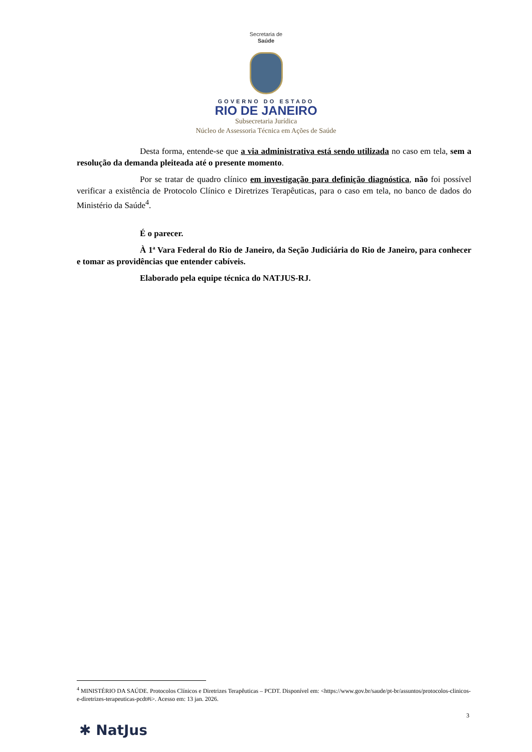Secretaria de
Saúde
GOVERNO DO ESTADO
RIO DE JANEIRO
Subsecretaria Jurídica
Núcleo de Assessoria Técnica em Ações de Saúde
Desta forma, entende-se que a via administrativa está sendo utilizada no caso em tela, sem a resolução da demanda pleiteada até o presente momento.
Por se tratar de quadro clínico em investigação para definição diagnóstica, não foi possível verificar a existência de Protocolo Clínico e Diretrizes Terapêuticas, para o caso em tela, no banco de dados do Ministério da Saúde<sup>4</sup>.
É o parecer.
À 1ª Vara Federal do Rio de Janeiro, da Seção Judiciária do Rio de Janeiro, para conhecer e tomar as providências que entender cabíveis.
Elaborado pela equipe técnica do NATJUS-RJ.
<sup>4</sup> MINISTÉRIO DA SAÚDE. Protocolos Clínicos e Diretrizes Terapêuticas – PCDT. Disponível em: <https://www.gov.br/saude/pt-br/assuntos/protocolos-clinicos-e-diretrizes-terapeuticas-pcdt#i>. Acesso em: 13 jan. 2026.
3
✱ NatJus